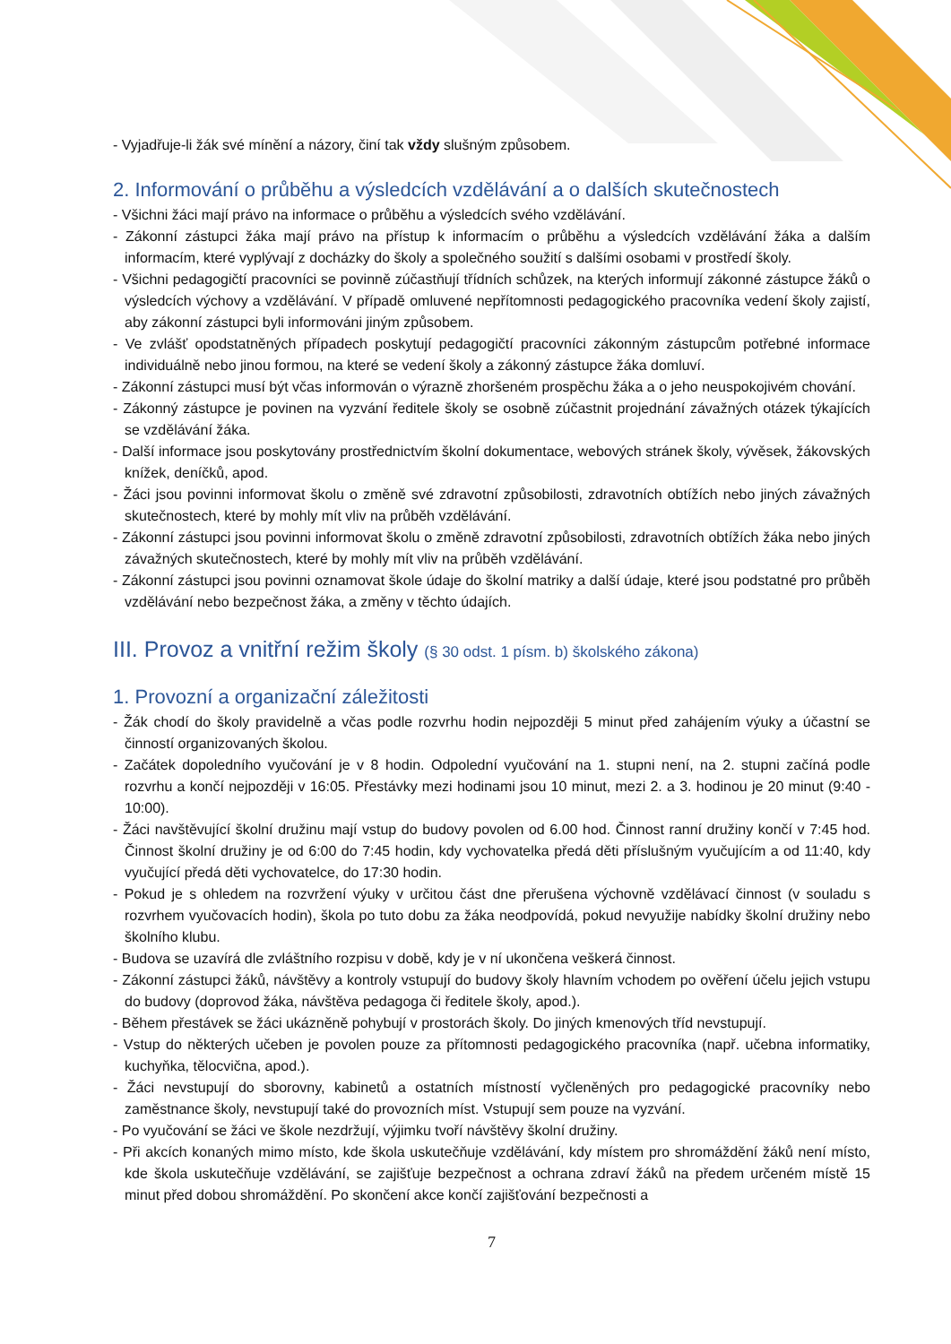- Vyjadřuje-li žák své mínění a názory, činí tak vždy slušným způsobem.
2. Informování o průběhu a výsledcích vzdělávání a o dalších skutečnostech
- Všichni žáci mají právo na informace o průběhu a výsledcích svého vzdělávání.
- Zákonní zástupci žáka mají právo na přístup k informacím o průběhu a výsledcích vzdělávání žáka a dalším informacím, které vyplývají z docházky do školy a společného soužití s dalšími osobami v prostředí školy.
- Všichni pedagogičtí pracovníci se povinně zúčastňují třídních schůzek, na kterých informují zákonné zástupce žáků o výsledcích výchovy a vzdělávání. V případě omluvené nepřítomnosti pedagogického pracovníka vedení školy zajistí, aby zákonní zástupci byli informováni jiným způsobem.
- Ve zvlášť opodstatněných případech poskytují pedagogičtí pracovníci zákonným zástupcům potřebné informace individuálně nebo jinou formou, na které se vedení školy a zákonný zástupce žáka domluví.
- Zákonní zástupci musí být včas informován o výrazně zhoršeném prospěchu žáka a o jeho neuspokojivém chování.
- Zákonný zástupce je povinen na vyzvání ředitele školy se osobně zúčastnit projednání závažných otázek týkajících se vzdělávání žáka.
- Další informace jsou poskytovány prostřednictvím školní dokumentace, webových stránek školy, vývěsek, žákovských knížek, deníčků, apod.
- Žáci jsou povinni informovat školu o změně své zdravotní způsobilosti, zdravotních obtížích nebo jiných závažných skutečnostech, které by mohly mít vliv na průběh vzdělávání.
- Zákonní zástupci jsou povinni informovat školu o změně zdravotní způsobilosti, zdravotních obtížích žáka nebo jiných závažných skutečnostech, které by mohly mít vliv na průběh vzdělávání.
- Zákonní zástupci jsou povinni oznamovat škole údaje do školní matriky a další údaje, které jsou podstatné pro průběh vzdělávání nebo bezpečnost žáka, a změny v těchto údajích.
III. Provoz a vnitřní režim školy (§ 30 odst. 1 písm. b) školského zákona)
1. Provozní a organizační záležitosti
- Žák chodí do školy pravidelně a včas podle rozvrhu hodin nejpozději 5 minut před zahájením výuky a účastní se činností organizovaných školou.
- Začátek dopoledního vyučování je v 8 hodin. Odpolední vyučování na 1. stupni není, na 2. stupni začíná podle rozvrhu a končí nejpozději v 16:05. Přestávky mezi hodinami jsou 10 minut, mezi 2. a 3. hodinou je 20 minut (9:40 - 10:00).
- Žáci navštěvující školní družinu mají vstup do budovy povolen od 6.00 hod. Činnost ranní družiny končí v 7:45 hod. Činnost školní družiny je od 6:00 do 7:45 hodin, kdy vychovatelka předá děti příslušným vyučujícím a od 11:40, kdy vyučující předá děti vychovatelce, do 17:30 hodin.
- Pokud je s ohledem na rozvržení výuky v určitou část dne přerušena výchovně vzdělávací činnost (v souladu s rozvrhem vyučovacích hodin), škola po tuto dobu za žáka neodpovídá, pokud nevyužije nabídky školní družiny nebo školního klubu.
- Budova se uzavírá dle zvláštního rozpisu v době, kdy je v ní ukončena veškerá činnost.
- Zákonní zástupci žáků, návštěvy a kontroly vstupují do budovy školy hlavním vchodem po ověření účelu jejich vstupu do budovy (doprovod žáka, návštěva pedagoga či ředitele školy, apod.).
- Během přestávek se žáci ukázněně pohybují v prostorách školy. Do jiných kmenových tříd nevstupují.
- Vstup do některých učeben je povolen pouze za přítomnosti pedagogického pracovníka (např. učebna informatiky, kuchyňka, tělocvična, apod.).
- Žáci nevstupují do sborovny, kabinetů a ostatních místností vyčleněných pro pedagogické pracovníky nebo zaměstnance školy, nevstupují také do provozních míst. Vstupují sem pouze na vyzvání.
- Po vyučování se žáci ve škole nezdržují, výjimku tvoří návštěvy školní družiny.
- Při akcích konaných mimo místo, kde škola uskutečňuje vzdělávání, kdy místem pro shromáždění žáků není místo, kde škola uskutečňuje vzdělávání, se zajišťuje bezpečnost a ochrana zdraví žáků na předem určeném místě 15 minut před dobou shromáždění. Po skončení akce končí zajišťování bezpečnosti a
7